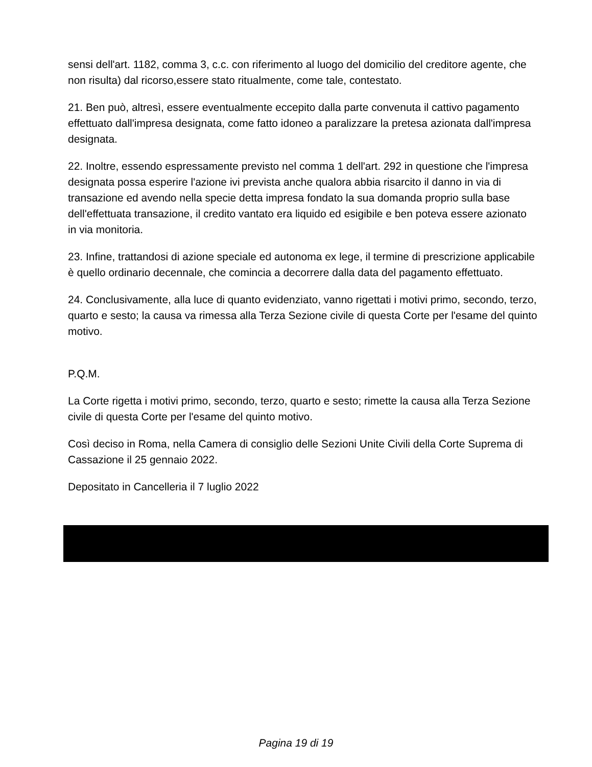sensi dell'art. 1182, comma 3, c.c. con riferimento al luogo del domicilio del creditore agente, che non risulta) dal ricorso,essere stato ritualmente, come tale, contestato.
21. Ben può, altresì, essere eventualmente eccepito dalla parte convenuta il cattivo pagamento effettuato dall'impresa designata, come fatto idoneo a paralizzare la pretesa azionata dall'impresa designata.
22. Inoltre, essendo espressamente previsto nel comma 1 dell'art. 292 in questione che l'impresa designata possa esperire l'azione ivi prevista anche qualora abbia risarcito il danno in via di transazione ed avendo nella specie detta impresa fondato la sua domanda proprio sulla base dell'effettuata transazione, il credito vantato era liquido ed esigibile e ben poteva essere azionato in via monitoria.
23. Infine, trattandosi di azione speciale ed autonoma ex lege, il termine di prescrizione applicabile è quello ordinario decennale, che comincia a decorrere dalla data del pagamento effettuato.
24. Conclusivamente, alla luce di quanto evidenziato, vanno rigettati i motivi primo, secondo, terzo, quarto e sesto; la causa va rimessa alla Terza Sezione civile di questa Corte per l'esame del quinto motivo.
P.Q.M.
La Corte rigetta i motivi primo, secondo, terzo, quarto e sesto; rimette la causa alla Terza Sezione civile di questa Corte per l'esame del quinto motivo.
Così deciso in Roma, nella Camera di consiglio delle Sezioni Unite Civili della Corte Suprema di Cassazione il 25 gennaio 2022.
Depositato in Cancelleria il 7 luglio 2022
Pagina 19 di 19